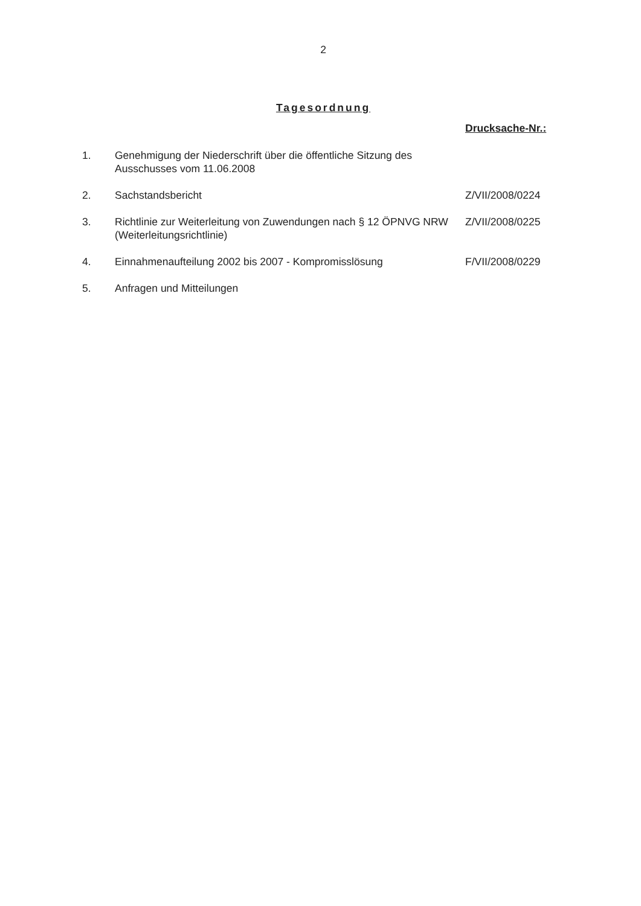2
Tagesordnung
Drucksache-Nr.:
| 1. | Genehmigung der Niederschrift über die öffentliche Sitzung des Ausschusses vom 11.06.2008 | |
| 2. | Sachstandsbericht | Z/VII/2008/0224 |
| 3. | Richtlinie zur Weiterleitung von Zuwendungen nach § 12 ÖPNVG NRW (Weiterleitungsrichtlinie) | Z/VII/2008/0225 |
| 4. | Einnahmenaufteilung 2002 bis 2007 - Kompromisslösung | F/VII/2008/0229 |
| 5. | Anfragen und Mitteilungen | |